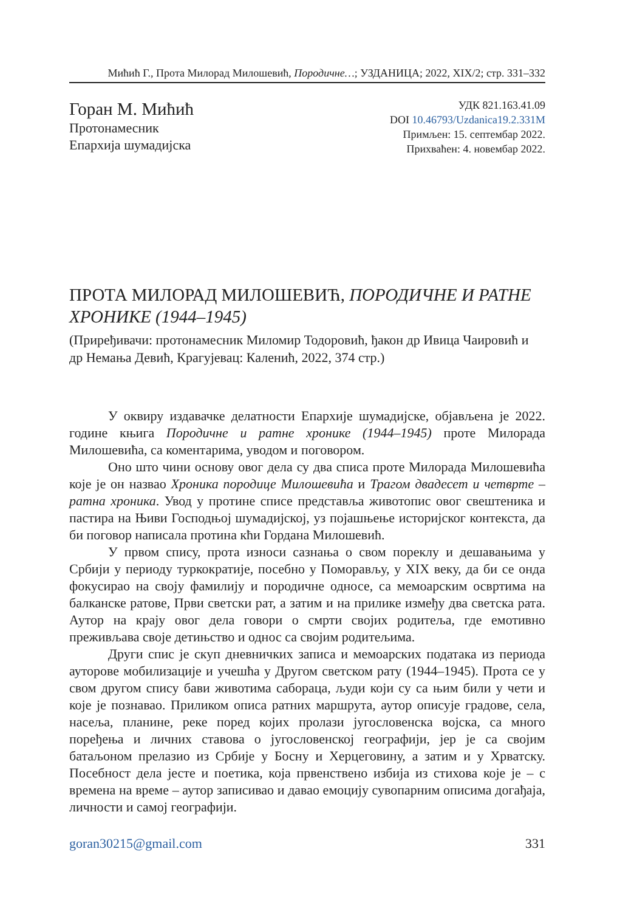Мићић Г., Прота Милорад Милошевић, Породичне…; УЗДАНИЦА; 2022, XIX/2; стр. 331–332
Горан М. Мићић
Протонамесник
Епархија шумадијска
УДК 821.163.41.09
DOI 10.46793/Uzdanica19.2.331M
Примљен: 15. септембар 2022.
Прихваћен: 4. новембар 2022.
ПРОТА МИЛОРАД МИЛОШЕВИЋ, ПОРОДИЧНЕ И РАТНЕ ХРОНИКЕ (1944–1945)
(Приређивачи: протонамесник Миломир Тодоровић, ђакон др Ивица Чаировић и др Немања Девић, Крагујевац: Каленић, 2022, 374 стр.)
У оквиру издавачке делатности Епархије шумадијске, објављена је 2022. године књига Породичне и ратне хронике (1944–1945) проте Милорада Милошевића, са коментарима, уводом и поговором.
Оно што чини основу овог дела су два списа проте Милорада Милошевића које је он назвао Хроника породице Милошевића и Трагом двадесет и четврте – ратна хроника. Увод у протине списе представља животопис овог свештеника и пастира на Њиви Господњој шумадијској, уз појашњење историјског контекста, да би поговор написала протина кћи Гордана Милошевић.
У првом спису, прота износи сазнања о свом пореклу и дешавањима у Србији у периоду туркократије, посебно у Поморављу, у XIX веку, да би се онда фокусирао на своју фамилију и породичне односе, са мемоарским освртима на балканске ратове, Први светски рат, а затим и на прилике између два светска рата. Аутор на крају овог дела говори о смрти својих родитеља, где емотивно преживљава своје детињство и однос са својим родитељима.
Други спис је скуп дневничких записа и мемоарских података из периода ауторове мобилизације и учешћа у Другом светском рату (1944–1945). Прота се у свом другом спису бави животима сабораца, људи који су са њим били у чети и које је познавао. Приликом описа ратних маршрута, аутор описује градове, села, насеља, планине, реке поред којих пролази југословенска војска, са много поређења и личних ставова о југословенској географији, јер је са својим батаљоном прелазио из Србије у Босну и Херцеговину, а затим и у Хрватску. Посебност дела јесте и поетика, која првенствено избија из стихова које је – с времена на време – аутор записивао и давао емоцију сувопарним описима догађаја, личности и самој географији.
goran30215@gmail.com 331